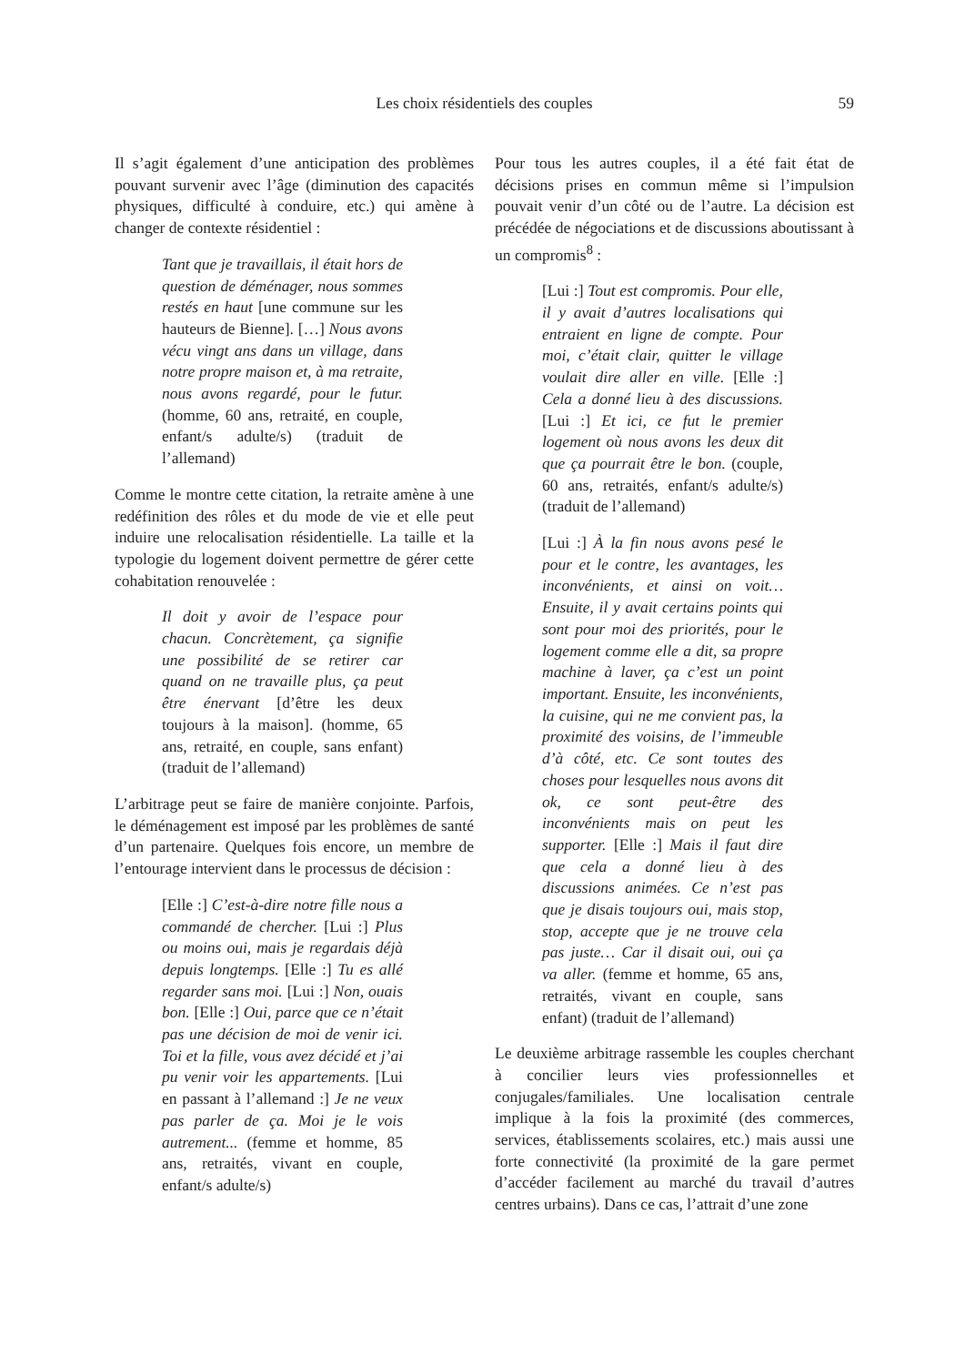Les choix résidentiels des couples
59
Il s’agit également d’une anticipation des problèmes pouvant survenir avec l’âge (diminution des capacités physiques, difficulté à conduire, etc.) qui amène à changer de contexte résidentiel :
Tant que je travaillais, il était hors de question de déménager, nous sommes restés en haut [une commune sur les hauteurs de Bienne]. […] Nous avons vécu vingt ans dans un village, dans notre propre maison et, à ma retraite, nous avons regardé, pour le futur. (homme, 60 ans, retraité, en couple, enfant/s adulte/s) (traduit de l’allemand)
Comme le montre cette citation, la retraite amène à une redéfinition des rôles et du mode de vie et elle peut induire une relocalisation résidentielle. La taille et la typologie du logement doivent permettre de gérer cette cohabitation renouvelée :
Il doit y avoir de l’espace pour chacun. Concrètement, ça signifie une possibilité de se retirer car quand on ne travaille plus, ça peut être énervant [d’être les deux toujours à la maison]. (homme, 65 ans, retraité, en couple, sans enfant) (traduit de l’allemand)
L’arbitrage peut se faire de manière conjointe. Parfois, le déménagement est imposé par les problèmes de santé d’un partenaire. Quelques fois encore, un membre de l’entourage intervient dans le processus de décision :
[Elle :] C’est-à-dire notre fille nous a commandé de chercher. [Lui :] Plus ou moins oui, mais je regardais déjà depuis longtemps. [Elle :] Tu es allé regarder sans moi. [Lui :] Non, ouais bon. [Elle :] Oui, parce que ce n’était pas une décision de moi de venir ici. Toi et la fille, vous avez décidé et j’ai pu venir voir les appartements. [Lui en passant à l’allemand :] Je ne veux pas parler de ça. Moi je le vois autrement... (femme et homme, 85 ans, retraités, vivant en couple, enfant/s adulte/s)
Pour tous les autres couples, il a été fait état de décisions prises en commun même si l’impulsion pouvait venir d’un côté ou de l’autre. La décision est précédée de négociations et de discussions aboutissant à un compromis<sup>8</sup> :
[Lui :] Tout est compromis. Pour elle, il y avait d’autres localisations qui entraient en ligne de compte. Pour moi, c’était clair, quitter le village voulait dire aller en ville. [Elle :] Cela a donné lieu à des discussions. [Lui :] Et ici, ce fut le premier logement où nous avons les deux dit que ça pourrait être le bon. (couple, 60 ans, retraités, enfant/s adulte/s) (traduit de l’allemand)
[Lui :] À la fin nous avons pesé le pour et le contre, les avantages, les inconvénients, et ainsi on voit… Ensuite, il y avait certains points qui sont pour moi des priorités, pour le logement comme elle a dit, sa propre machine à laver, ça c’est un point important. Ensuite, les inconvénients, la cuisine, qui ne me convient pas, la proximité des voisins, de l’immeuble d’à côté, etc. Ce sont toutes des choses pour lesquelles nous avons dit ok, ce sont peut-être des inconvénients mais on peut les supporter. [Elle :] Mais il faut dire que cela a donné lieu à des discussions animées. Ce n’est pas que je disais toujours oui, mais stop, stop, accepte que je ne trouve cela pas juste… Car il disait oui, oui ça va aller. (femme et homme, 65 ans, retraités, vivant en couple, sans enfant) (traduit de l’allemand)
Le deuxième arbitrage rassemble les couples cherchant à concilier leurs vies professionnelles et conjugales/familiales. Une localisation centrale implique à la fois la proximité (des commerces, services, établissements scolaires, etc.) mais aussi une forte connectivité (la proximité de la gare permet d’accéder facilement au marché du travail d’autres centres urbains). Dans ce cas, l’attrait d’une zone